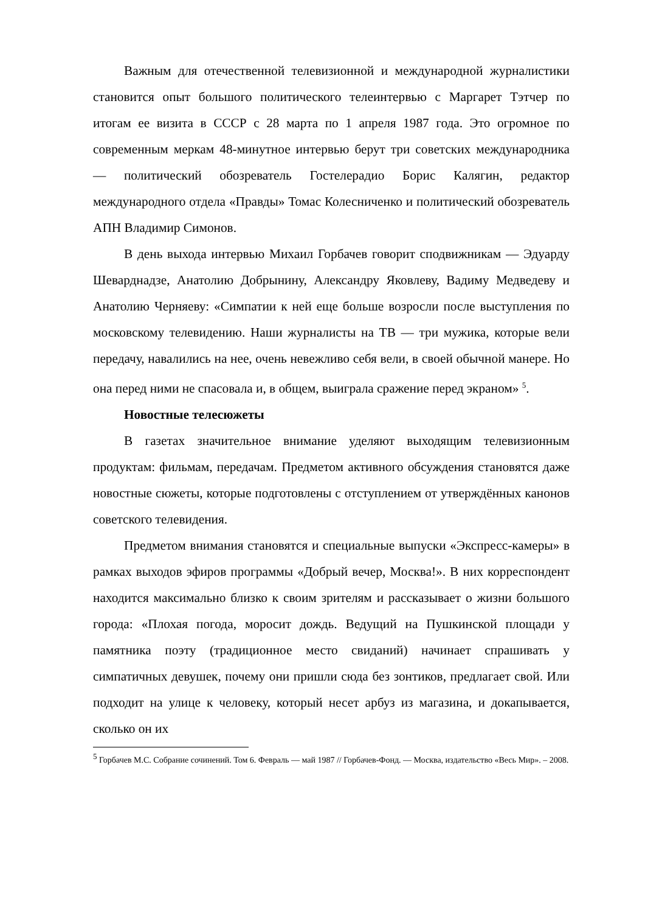Важным для отечественной телевизионной и международной журналистики становится опыт большого политического телеинтервью с Маргарет Тэтчер по итогам ее визита в СССР с 28 марта по 1 апреля 1987 года. Это огромное по современным меркам 48-минутное интервью берут три советских международника — политический обозреватель Гостелерадио Борис Калягин, редактор международного отдела «Правды» Томас Колесниченко и политический обозреватель АПН Владимир Симонов.
В день выхода интервью Михаил Горбачев говорит сподвижникам — Эдуарду Шеварднадзе, Анатолию Добрынину, Александру Яковлеву, Вадиму Медведеву и Анатолию Черняеву: «Симпатии к ней еще больше возросли после выступления по московскому телевидению. Наши журналисты на ТВ — три мужика, которые вели передачу, навалились на нее, очень невежливо себя вели, в своей обычной манере. Но она перед ними не спасовала и, в общем, выиграла сражение перед экраном» <sup>5</sup>.
Новостные телесюжеты
В газетах значительное внимание уделяют выходящим телевизионным продуктам: фильмам, передачам. Предметом активного обсуждения становятся даже новостные сюжеты, которые подготовлены с отступлением от утверждённых канонов советского телевидения.
Предметом внимания становятся и специальные выпуски «Экспресс-камеры» в рамках выходов эфиров программы «Добрый вечер, Москва!». В них корреспондент находится максимально близко к своим зрителям и рассказывает о жизни большого города: «Плохая погода, моросит дождь. Ведущий на Пушкинской площади у памятника поэту (традиционное место свиданий) начинает спрашивать у симпатичных девушек, почему они пришли сюда без зонтиков, предлагает свой. Или подходит на улице к человеку, который несет арбуз из магазина, и докапывается, сколько он их
<sup>5</sup> Горбачев М.С. Собрание сочинений. Том 6. Февраль — май 1987 // Горбачев-Фонд. — Москва, издательство «Весь Мир». – 2008.